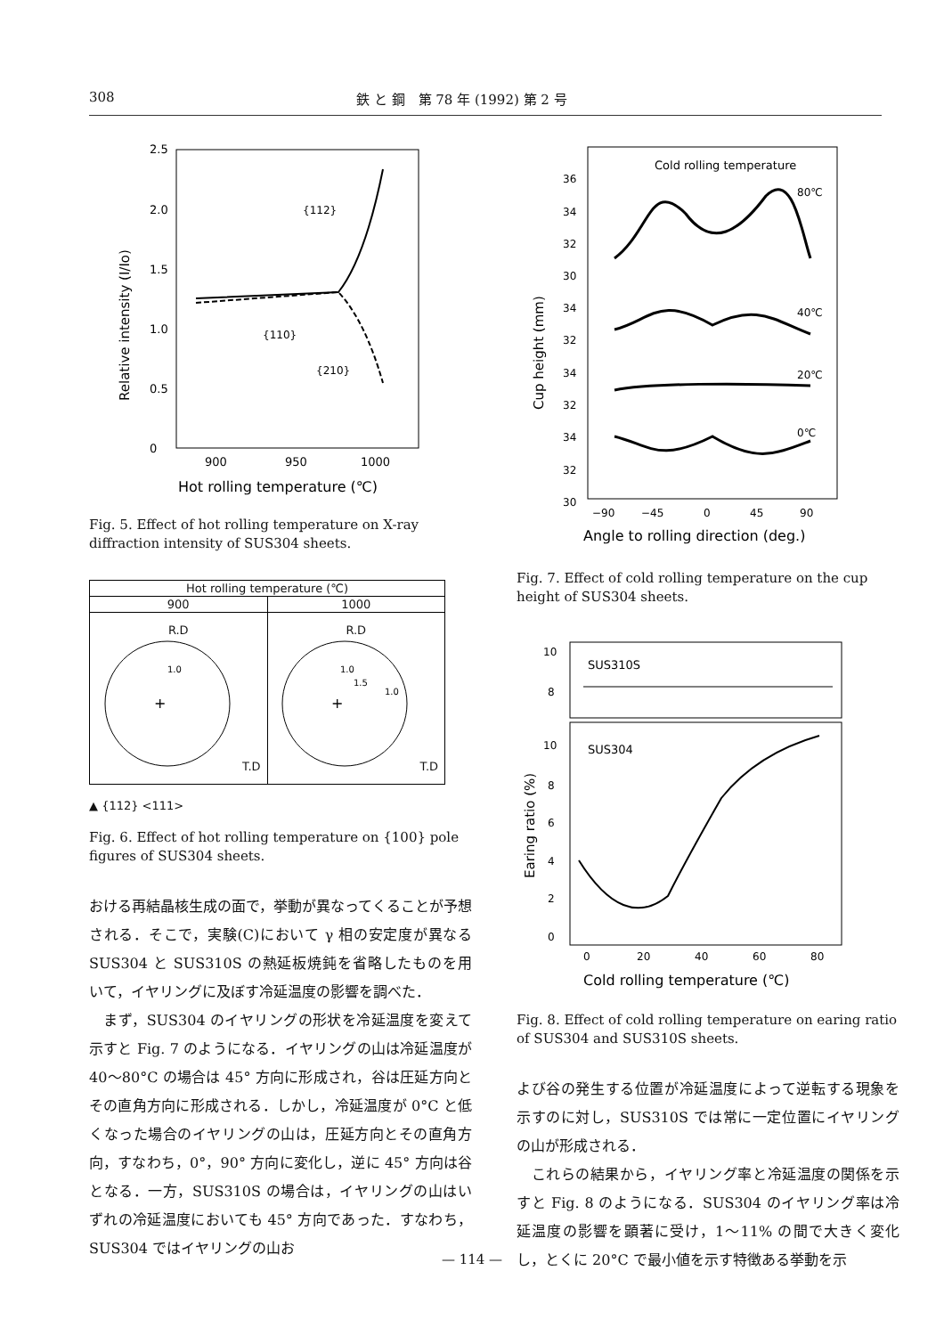308 鉄 と 鋼　第 78 年 (1992) 第 2 号
2.5
2.0
1.5
1.0
0.5
0
900
950
1000
Hot rolling temperature (℃)
Relative intensity (I/Io)
{112}
{110}
{210}
Fig. 5. Effect of hot rolling temperature on X-ray diffraction intensity of SUS304 sheets.
| Hot rolling temperature (℃) | |
| --- | --- |
| 900 | 1000 |
| R.D + 1.0 T.D | R.D + 1.0 1.5 1.0 T.D |
▲ {112} <111>
Fig. 6. Effect of hot rolling temperature on {100} pole figures of SUS304 sheets.
おける再結晶核生成の面で，挙動が異なってくることが予想される．そこで，実験(C)において γ 相の安定度が異なる SUS304 と SUS310S の熱延板焼鈍を省略したものを用いて，イヤリングに及ぼす冷延温度の影響を調べた．
　まず，SUS304 のイヤリングの形状を冷延温度を変えて示すと Fig. 7 のようになる．イヤリングの山は冷延温度が 40～80°C の場合は 45° 方向に形成され，谷は圧延方向とその直角方向に形成される．しかし，冷延温度が 0°C と低くなった場合のイヤリングの山は，圧延方向とその直角方向，すなわち，0°，90° 方向に変化し，逆に 45° 方向は谷となる．一方，SUS310S の場合は，イヤリングの山はいずれの冷延温度においても 45° 方向であった．すなわち，SUS304 ではイヤリングの山お
Cold rolling temperature
80℃
40℃
20℃
0℃
36
34
32
30
34
32
34
32
34
32
30
−90
−45
0
45
90
Angle to rolling direction (deg.)
Cup height (mm)
Fig. 7. Effect of cold rolling temperature on the cup height of SUS304 sheets.
SUS310S
SUS304
10
8
10
8
6
4
2
0
0
20
40
60
80
Cold rolling temperature (℃)
Earing ratio (%)
Fig. 8. Effect of cold rolling temperature on earing ratio of SUS304 and SUS310S sheets.
よび谷の発生する位置が冷延温度によって逆転する現象を示すのに対し，SUS310S では常に一定位置にイヤリングの山が形成される．
　これらの結果から，イヤリング率と冷延温度の関係を示すと Fig. 8 のようになる．SUS304 のイヤリング率は冷延温度の影響を顕著に受け，1～11% の間で大きく変化し，とくに 20°C で最小値を示す特徴ある挙動を示
— 114 —